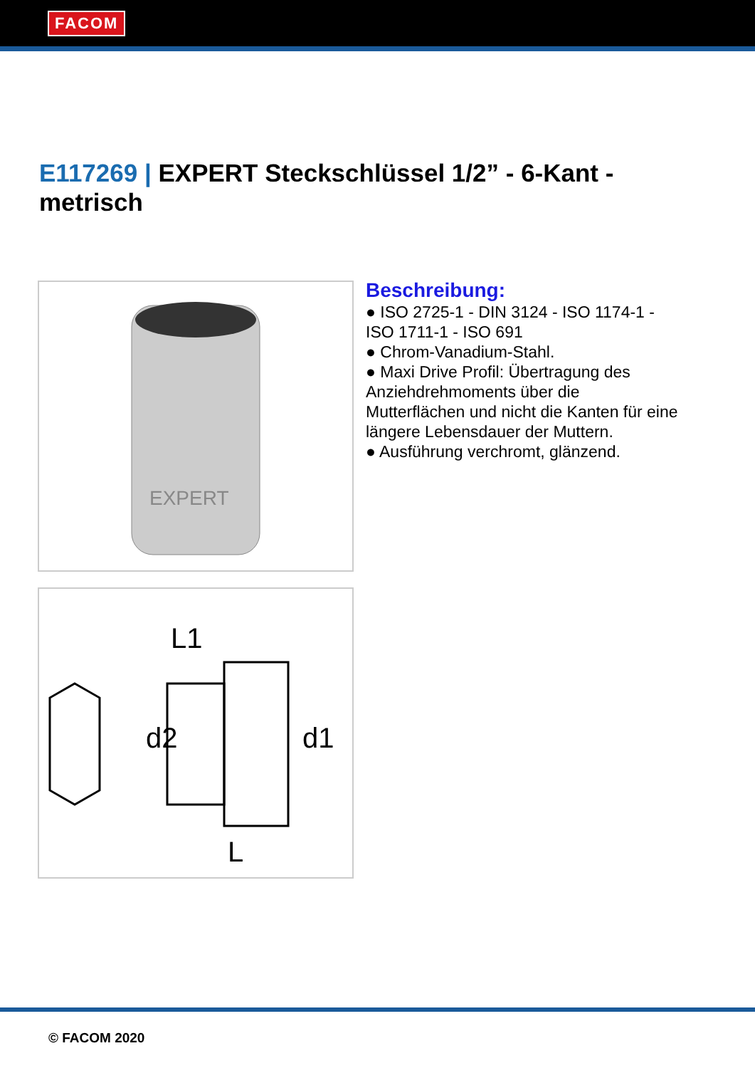FACOM
E117269 | EXPERT Steckschlüssel 1/2” - 6-Kant - metrisch
EXPERT
L1
L
d2
d1
Beschreibung:
● ISO 2725-1 - DIN 3124 - ISO 1174-1 - ISO 1711-1 - ISO 691
● Chrom-Vanadium-Stahl.
● Maxi Drive Profil: Übertragung des Anziehdrehmoments über die Mutterflächen und nicht die Kanten für eine längere Lebensdauer der Muttern.
● Ausführung verchromt, glänzend.
© FACOM 2020